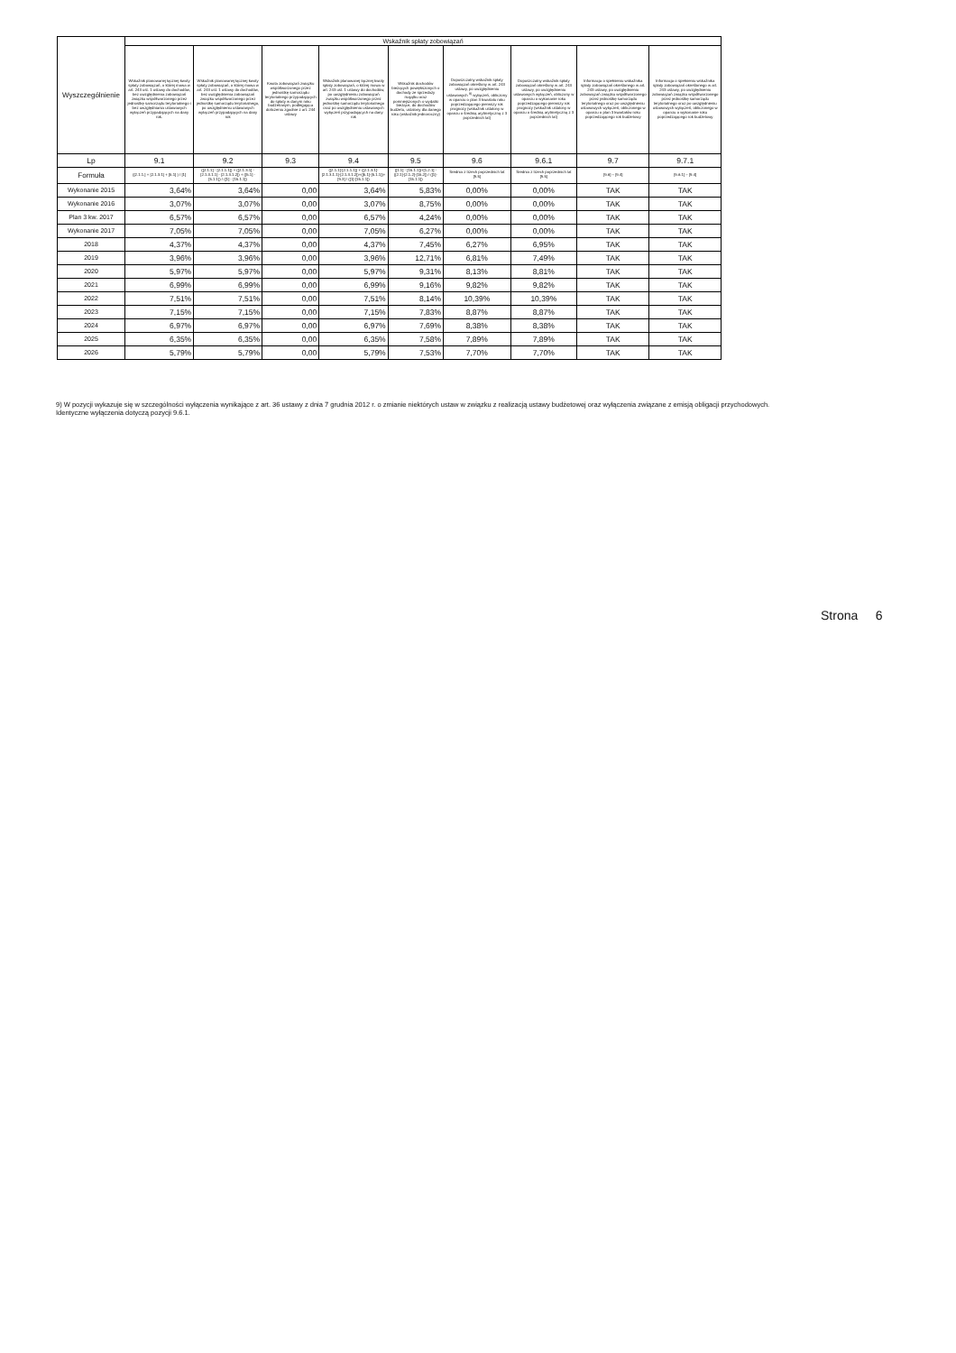| Wyszczególnienie | Wskaźnik spłaty zobowiązań | | | | | | | | |
| | Wskaźnik planowanej łącznej kwoty spłaty zobowiązań, o której mowa w art. 243 ust. 1 ustawy do dochodów, bez uwzględnienia zobowiązań związku współtworzonego przez jednostkę samorządu terytorialnego i bez uwzględniania ustawowych wyłączeń przypadających na dany rok. | Wskaźnik planowanej łącznej kwoty spłaty zobowiązań, o której mowa w art. 243 ust. 1 ustawy do dochodów, bez uwzględnienia zobowiązań związku współtworzonego przez jednostkę samorządu terytorialnego, po uwzględnieniu ustawowych wyłączeń przypadających na dany rok | Kwota zobowiązań związku współtworzonego przez jednostkę samorządu terytorialnego przypadających do spłaty w danym roku budżetowym, podlegająca doliczeniu zgodnie z art. 244 ustawy | Wskaźnik planowanej łącznej kwoty spłaty zobowiązań, o której mowa w art. 243 ust. 1 ustawy do dochodów, po uwzględnieniu zobowiązań związku współtworzonego przez jednostkę samorządu terytorialnego oraz po uwzględnieniu ustawowych wyłączeń przypadających na dany rok | Wskaźnik dochodów bieżących powiększonych o dochody ze sprzedaży majątku oraz pomniejszonych o wydatki bieżące, do dochodów budżetu, ustalony dla danego roku (wskaźnik jednoroczny) | Dopuszczalny wskaźnik spłaty zobowiązań określony w art. 243 ustawy, po uwzględnieniu ustawowych <sup>9)</sup> wyłączeń, obliczony w oparciu o plan 3 kwartału roku poprzedzającego pierwszy rok prognozy (wskaźnik ustalony w oparciu o średnią arytmetyczną z 3 poprzednich lat) | Dopuszczalny wskaźnik spłaty zobowiązań określony w art. 243 ustawy, po uwzględnieniu ustawowych wyłączeń, obliczony w oparciu o wykonanie roku poprzedzającego pierwszy rok prognozy (wskaźnik ustalony w oparciu o średnią arytmetyczną z 3 poprzednich lat) | Informacja o spełnieniu wskaźnika spłaty zobowiązań określonego w art. 243 ustawy, po uwzględnieniu zobowiązań związku współtworzonego przez jednostkę samorządu terytorialnego oraz po uwzględnieniu ustawowych wyłączeń, obliczonego w oparciu o plan 3 kwartałów roku poprzedzającego rok budżetowy | Informacja o spełnieniu wskaźnika spłaty zobowiązań określonego w art. 243 ustawy, po uwzględnieniu zobowiązań związku współtworzonego przez jednostkę samorządu terytorialnego oraz po uwzględnieniu ustawowych wyłączeń, obliczonego w oparciu o wykonanie roku poprzedzającego rok budżetowy |
| Lp | 9.1 | 9.2 | 9.3 | 9.4 | 9.5 | 9.6 | 9.6.1 | 9.7 | 9.7.1 |
| Formuła | ([2.1.1.] + [2.1.3.1] + [5.1] ) / [1] | ([2.1.1] - [2.1.1.1]) + ([2.1.3.1] - [2.1.3.1.1] - [2.1.3.1.2]) + ([5.1] - [5.1.1]) / ([1] - [15.1.1]) | | ([2.1.1]-[2.1.1.1]) + ([2.1.3.1]-[2.1.3.1.1]-[2.1.3.1.2])+([5.1]-[5.1.1])+[9.3] / ([1]-[15.1.1]) | ([1.1] - [15.1.1])+[1.2.1] - ([2.1]-[2.1.2]-[15.2]) / ([1]-[15.1.1]) | Średnia z trzech poprzednich lat [9.5] | Średnia z trzech poprzednich lat [9.5] | [9.6] – [9.4] | [9.6.1] – [9.4] |
| Wykonanie 2015 | 3,64% | 3,64% | 0,00 | 3,64% | 5,83% | 0,00% | 0,00% | TAK | TAK |
| Wykonanie 2016 | 3,07% | 3,07% | 0,00 | 3,07% | 8,75% | 0,00% | 0,00% | TAK | TAK |
| Plan 3 kw. 2017 | 6,57% | 6,57% | 0,00 | 6,57% | 4,24% | 0,00% | 0,00% | TAK | TAK |
| Wykonanie 2017 | 7,05% | 7,05% | 0,00 | 7,05% | 6,27% | 0,00% | 0,00% | TAK | TAK |
| 2018 | 4,37% | 4,37% | 0,00 | 4,37% | 7,45% | 6,27% | 6,95% | TAK | TAK |
| 2019 | 3,96% | 3,96% | 0,00 | 3,96% | 12,71% | 6,81% | 7,49% | TAK | TAK |
| 2020 | 5,97% | 5,97% | 0,00 | 5,97% | 9,31% | 8,13% | 8,81% | TAK | TAK |
| 2021 | 6,99% | 6,99% | 0,00 | 6,99% | 9,16% | 9,82% | 9,82% | TAK | TAK |
| 2022 | 7,51% | 7,51% | 0,00 | 7,51% | 8,14% | 10,39% | 10,39% | TAK | TAK |
| 2023 | 7,15% | 7,15% | 0,00 | 7,15% | 7,83% | 8,87% | 8,87% | TAK | TAK |
| 2024 | 6,97% | 6,97% | 0,00 | 6,97% | 7,69% | 8,38% | 8,38% | TAK | TAK |
| 2025 | 6,35% | 6,35% | 0,00 | 6,35% | 7,58% | 7,89% | 7,89% | TAK | TAK |
| 2026 | 5,79% | 5,79% | 0,00 | 5,79% | 7,53% | 7,70% | 7,70% | TAK | TAK |
9) W pozycji wykazuje się w szczególności wyłączenia wynikające z art. 36 ustawy z dnia 7 grudnia 2012 r. o zmianie niektórych ustaw w związku z realizacją ustawy budżetowej oraz wyłączenia związane z emisją obligacji przychodowych.
Identyczne wyłączenia dotyczą pozycji 9.6.1.
Strona 6